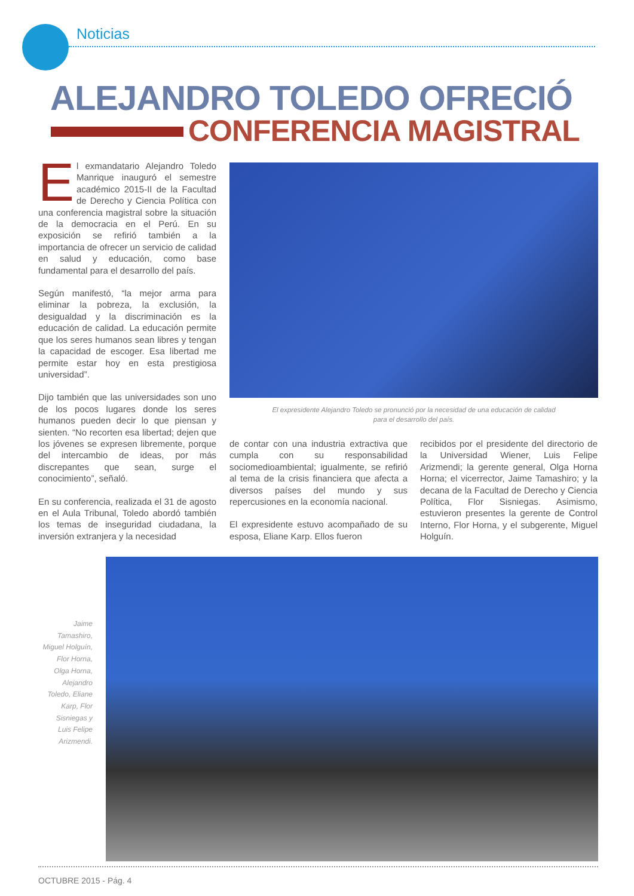Noticias
ALEJANDRO TOLEDO OFRECIÓ
CONFERENCIA MAGISTRAL
El exmandatario Alejandro Toledo Manrique inauguró el semestre académico 2015-II de la Facultad de Derecho y Ciencia Política con una conferencia magistral sobre la situación de la democracia en el Perú. En su exposición se refirió también a la importancia de ofrecer un servicio de calidad en salud y educación, como base fundamental para el desarrollo del país.
Según manifestó, “la mejor arma para eliminar la pobreza, la exclusión, la desigualdad y la discriminación es la educación de calidad. La educación permite que los seres humanos sean libres y tengan la capacidad de escoger. Esa libertad me permite estar hoy en esta prestigiosa universidad”.
Dijo también que las universidades son uno de los pocos lugares donde los seres humanos pueden decir lo que piensan y sienten. “No recorten esa libertad; dejen que los jóvenes se expresen libremente, porque del intercambio de ideas, por más discrepantes que sean, surge el conocimiento”, señaló.
En su conferencia, realizada el 31 de agosto en el Aula Tribunal, Toledo abordó también los temas de inseguridad ciudadana, la inversión extranjera y la necesidad
El expresidente Alejandro Toledo se pronunció por la necesidad de una educación de calidad
para el desarrollo del país.
de contar con una industria extractiva que cumpla con su responsabilidad sociomedioambiental; igualmente, se refirió al tema de la crisis financiera que afecta a diversos países del mundo y sus repercusiones en la economía nacional.
El expresidente estuvo acompañado de su esposa, Eliane Karp. Ellos fueron
recibidos por el presidente del directorio de la Universidad Wiener, Luis Felipe Arizmendi; la gerente general, Olga Horna Horna; el vicerrector, Jaime Tamashiro; y la decana de la Facultad de Derecho y Ciencia Política, Flor Sisniegas. Asimismo, estuvieron presentes la gerente de Control Interno, Flor Horna, y el subgerente, Miguel Holguín.
Jaime Tamashiro, Miguel Holguín, Flor Horna, Olga Horna, Alejandro Toledo, Eliane Karp, Flor Sisniegas y Luis Felipe Arizmendi.
OCTUBRE 2015 - Pág. 4